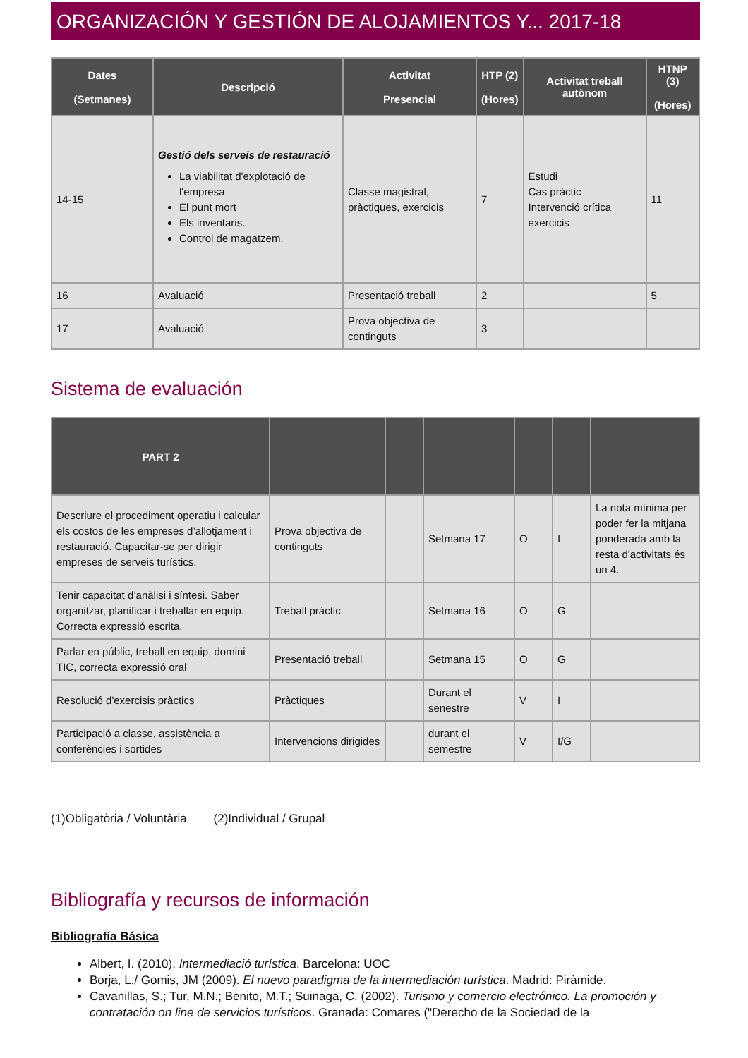ORGANIZACIÓN Y GESTIÓN DE ALOJAMIENTOS Y... 2017-18
| Dates (Setmanes) | Descripció | Activitat Presencial | HTP (2) (Hores) | Activitat treball autònom | HTNP (3) (Hores) |
| --- | --- | --- | --- | --- | --- |
| 14-15 | Gestió dels serveis de restauració La viabilitat d'explotació de l'empresa El punt mort Els inventaris. Control de magatzem. | Classe magistral, pràctiques, exercicis | 7 | Estudi Cas pràctic Intervenció crítica exercicis | 11 |
| 16 | Avaluació | Presentació treball | 2 | | 5 |
| 17 | Avaluació | Prova objectiva de continguts | 3 | | |
Sistema de evaluación
| PART 2 | | | | | | |
| --- | --- | --- | --- | --- | --- | --- |
| Descriure el procediment operatiu i calcular els costos de les empreses d’allotjament i restauració. Capacitar-se per dirigir empreses de serveis turístics. | Prova objectiva de continguts | | Setmana 17 | O | I | La nota mínima per poder fer la mitjana ponderada amb la resta d'activitats és un 4. |
| Tenir capacitat d’anàlisi i síntesi. Saber organitzar, planificar i treballar en equip. Correcta expressió escrita. | Treball pràctic | | Setmana 16 | O | G | |
| Parlar en públic, treball en equip, domini TIC, correcta expressió oral | Presentació treball | | Setmana 15 | O | G | |
| Resolució d'exercisis pràctics | Pràctiques | | Durant el senestre | V | I | |
| Participació a classe, assistència a conferències i sortides | Intervencions dirigides | | durant el semestre | V | I/G | |
(1)Obligatòria / Voluntària (2)Individual / Grupal
Bibliografía y recursos de información
Bibliografía Básica
Albert, I. (2010). Intermediació turística. Barcelona: UOC
Borja, L./ Gomis, JM (2009). El nuevo paradigma de la intermediación turística. Madrid: Piràmide.
Cavanillas, S.; Tur, M.N.; Benito, M.T.; Suinaga, C. (2002). Turismo y comercio electrónico. La promoción y contratación on line de servicios turísticos. Granada: Comares ("Derecho de la Sociedad de la